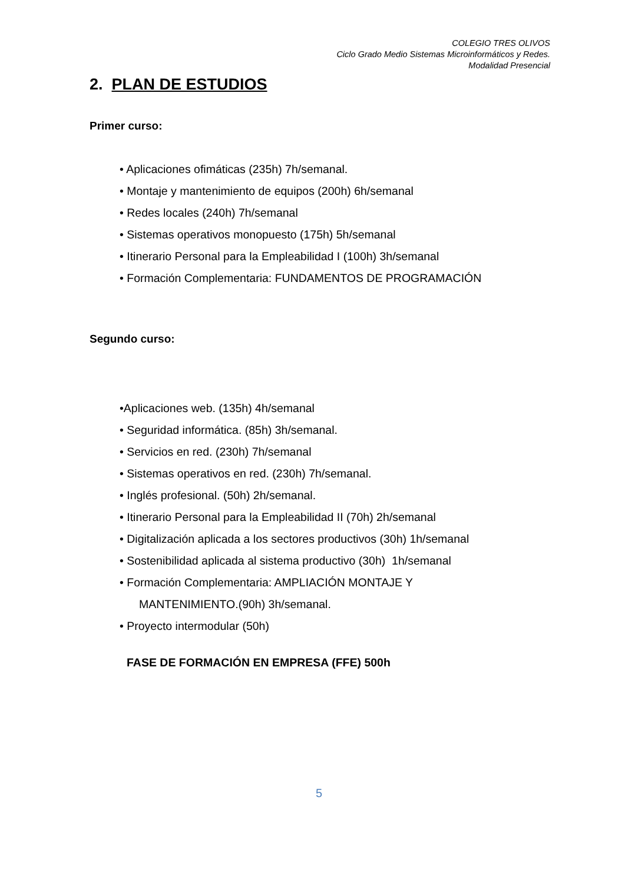COLEGIO TRES OLIVOS
Ciclo Grado Medio Sistemas Microinformáticos y Redes.
Modalidad Presencial
2. PLAN DE ESTUDIOS
Primer curso:
• Aplicaciones ofimáticas (235h) 7h/semanal.
• Montaje y mantenimiento de equipos (200h) 6h/semanal
• Redes locales (240h) 7h/semanal
• Sistemas operativos monopuesto (175h) 5h/semanal
• Itinerario Personal para la Empleabilidad I (100h) 3h/semanal
• Formación Complementaria: FUNDAMENTOS DE PROGRAMACIÓN
Segundo curso:
•Aplicaciones web. (135h) 4h/semanal
• Seguridad informática. (85h) 3h/semanal.
• Servicios en red. (230h) 7h/semanal
• Sistemas operativos en red. (230h) 7h/semanal.
• Inglés profesional. (50h) 2h/semanal.
• Itinerario Personal para la Empleabilidad II (70h) 2h/semanal
• Digitalización aplicada a los sectores productivos (30h) 1h/semanal
• Sostenibilidad aplicada al sistema productivo (30h) 1h/semanal
• Formación Complementaria: AMPLIACIÓN MONTAJE Y
MANTENIMIENTO.(90h) 3h/semanal.
• Proyecto intermodular (50h)
FASE DE FORMACIÓN EN EMPRESA (FFE) 500h
5